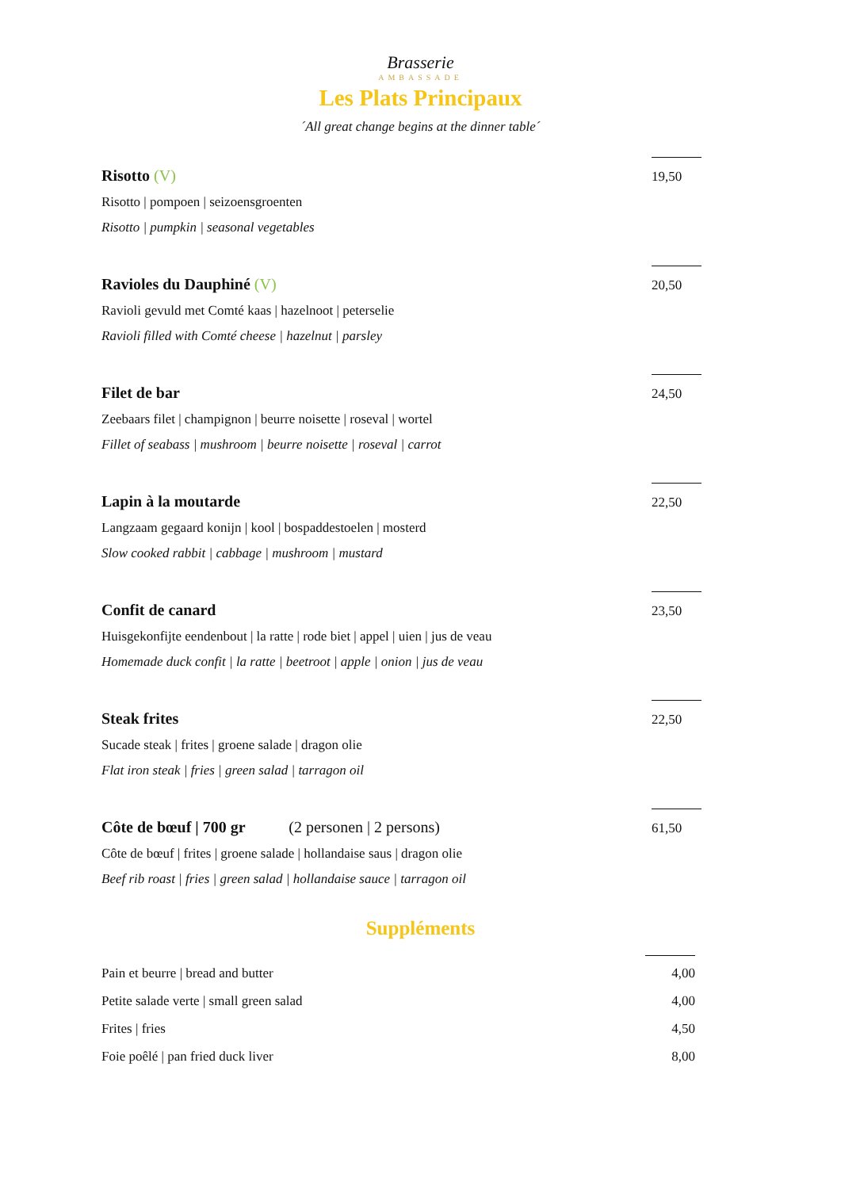Brasserie
AMBASSADE
Les Plats Principaux
´All great change begins at the dinner table´
Risotto (V)
Risotto | pompoen | seizoensgroenten
Risotto | pumpkin | seasonal vegetables
19,50
Ravioles du Dauphiné (V)
Ravioli gevuld met Comté kaas | hazelnoot | peterselie
Ravioli filled with Comté cheese | hazelnut | parsley
20,50
Filet de bar
Zeebaars filet | champignon | beurre noisette | roseval | wortel
Fillet of seabass | mushroom | beurre noisette | roseval | carrot
24,50
Lapin à la moutarde
Langzaam gegaard konijn | kool | bospaddestoelen | mosterd
Slow cooked rabbit | cabbage | mushroom | mustard
22,50
Confit de canard
Huisgekonfijte eendenbout | la ratte | rode biet | appel | uien | jus de veau
Homemade duck confit | la ratte | beetroot | apple | onion | jus de veau
23,50
Steak frites
Sucade steak | frites | groene salade | dragon olie
Flat iron steak | fries | green salad | tarragon oil
22,50
Côte de bœuf | 700 gr (2 personen | 2 persons)
Côte de bœuf | frites | groene salade | hollandaise saus | dragon olie
Beef rib roast | fries | green salad | hollandaise sauce | tarragon oil
61,50
Suppléments
Pain et beurre | bread and butter 4,00
Petite salade verte | small green salad 4,00
Frites | fries 4,50
Foie poêlé | pan fried duck liver 8,00